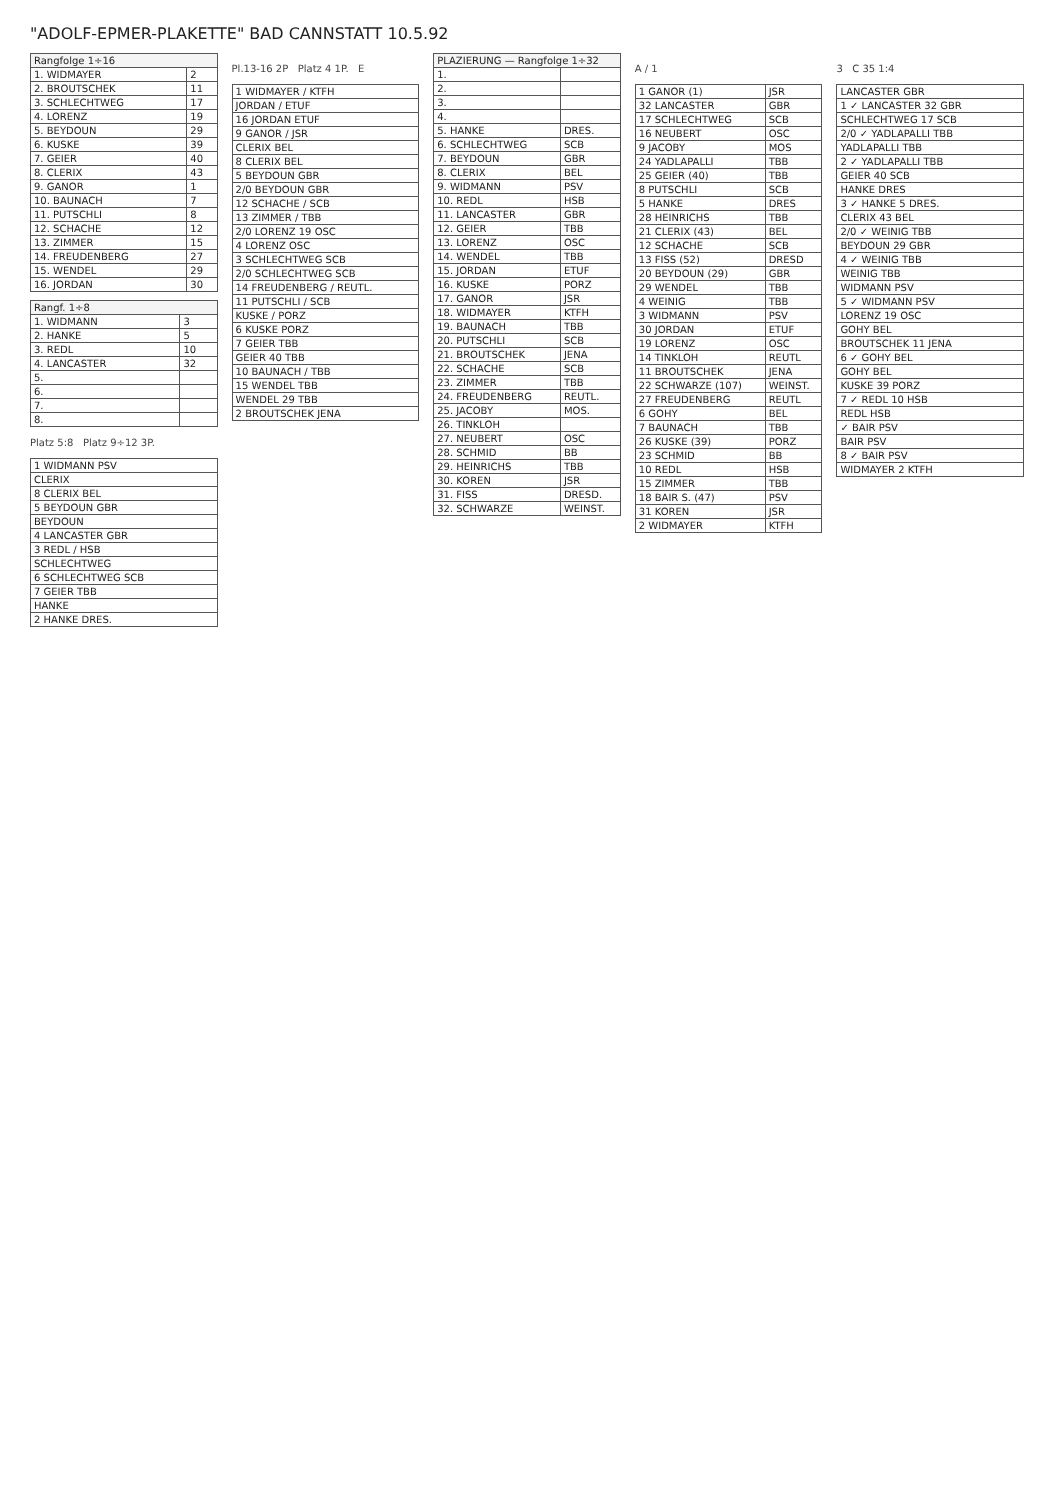"ADOLF-EPMER-PLAKETTE" BAD CANNSTATT 10.5.92
| Rangfolge 1÷16 | |
| --- | --- |
| 1. WIDMAYER | 2 |
| 2. BROUTSCHEK | 11 |
| 3. SCHLECHTWEG | 17 |
| 4. LORENZ | 19 |
| 5. BEYDOUN | 29 |
| 6. KUSKE | 39 |
| 7. GEIER | 40 |
| 8. CLERIX | 43 |
| 9. GANOR | 1 |
| 10. BAUNACH | 7 |
| 11. PUTSCHLI | 8 |
| 12. SCHACHE | 12 |
| 13. ZIMMER | 15 |
| 14. FREUDENBERG | 27 |
| 15. WENDEL | 29 |
| 16. JORDAN | 30 |
| Rangf. 1÷8 | |
| --- | --- |
| 1. WIDMANN | 3 |
| 2. HANKE | 5 |
| 3. REDL | 10 |
| 4. LANCASTER | 32 |
| 5. | |
| 6. | |
| 7. | |
| 8. | |
Platz 5:8 Platz 9÷12 3P.
| 1 WIDMANN PSV |
| CLERIX |
| 8 CLERIX BEL |
| 5 BEYDOUN GBR |
| BEYDOUN |
| 4 LANCASTER GBR |
| 3 REDL / HSB |
| SCHLECHTWEG |
| 6 SCHLECHTWEG SCB |
| 7 GEIER TBB |
| HANKE |
| 2 HANKE DRES. |
Pl.13-16 2P Platz 4 1P. E
| 1 WIDMAYER / KTFH |
| JORDAN / ETUF |
| 16 JORDAN ETUF |
| 9 GANOR / JSR |
| CLERIX BEL |
| 8 CLERIX BEL |
| 5 BEYDOUN GBR |
| 2/0 BEYDOUN GBR |
| 12 SCHACHE / SCB |
| 13 ZIMMER / TBB |
| 2/0 LORENZ 19 OSC |
| 4 LORENZ OSC |
| 3 SCHLECHTWEG SCB |
| 2/0 SCHLECHTWEG SCB |
| 14 FREUDENBERG / REUTL. |
| 11 PUTSCHLI / SCB |
| KUSKE / PORZ |
| 6 KUSKE PORZ |
| 7 GEIER TBB |
| GEIER 40 TBB |
| 10 BAUNACH / TBB |
| 15 WENDEL TBB |
| WENDEL 29 TBB |
| 2 BROUTSCHEK JENA |
| PLAZIERUNG — Rangfolge 1÷32 | |
| --- | --- |
| 1. | |
| 2. | |
| 3. | |
| 4. | |
| 5. HANKE | DRES. |
| 6. SCHLECHTWEG | SCB |
| 7. BEYDOUN | GBR |
| 8. CLERIX | BEL |
| 9. WIDMANN | PSV |
| 10. REDL | HSB |
| 11. LANCASTER | GBR |
| 12. GEIER | TBB |
| 13. LORENZ | OSC |
| 14. WENDEL | TBB |
| 15. JORDAN | ETUF |
| 16. KUSKE | PORZ |
| 17. GANOR | JSR |
| 18. WIDMAYER | KTFH |
| 19. BAUNACH | TBB |
| 20. PUTSCHLI | SCB |
| 21. BROUTSCHEK | JENA |
| 22. SCHACHE | SCB |
| 23. ZIMMER | TBB |
| 24. FREUDENBERG | REUTL. |
| 25. JACOBY | MOS. |
| 26. TINKLOH | |
| 27. NEUBERT | OSC |
| 28. SCHMID | BB |
| 29. HEINRICHS | TBB |
| 30. KOREN | JSR |
| 31. FISS | DRESD. |
| 32. SCHWARZE | WEINST. |
A / 1
| 1 GANOR (1) | JSR |
| 32 LANCASTER | GBR |
| 17 SCHLECHTWEG | SCB |
| 16 NEUBERT | OSC |
| 9 JACOBY | MOS |
| 24 YADLAPALLI | TBB |
| 25 GEIER (40) | TBB |
| 8 PUTSCHLI | SCB |
| 5 HANKE | DRES |
| 28 HEINRICHS | TBB |
| 21 CLERIX (43) | BEL |
| 12 SCHACHE | SCB |
| 13 FISS (52) | DRESD |
| 20 BEYDOUN (29) | GBR |
| 29 WENDEL | TBB |
| 4 WEINIG | TBB |
| 3 WIDMANN | PSV |
| 30 JORDAN | ETUF |
| 19 LORENZ | OSC |
| 14 TINKLOH | REUTL |
| 11 BROUTSCHEK | JENA |
| 22 SCHWARZE (107) | WEINST. |
| 27 FREUDENBERG | REUTL |
| 6 GOHY | BEL |
| 7 BAUNACH | TBB |
| 26 KUSKE (39) | PORZ |
| 23 SCHMID | BB |
| 10 REDL | HSB |
| 15 ZIMMER | TBB |
| 18 BAIR S. (47) | PSV |
| 31 KOREN | JSR |
| 2 WIDMAYER | KTFH |
3 C 35 1:4
| LANCASTER GBR |
| 1 ✓ LANCASTER 32 GBR |
| SCHLECHTWEG 17 SCB |
| 2/0 ✓ YADLAPALLI TBB |
| YADLAPALLI TBB |
| 2 ✓ YADLAPALLI TBB |
| GEIER 40 SCB |
| HANKE DRES |
| 3 ✓ HANKE 5 DRES. |
| CLERIX 43 BEL |
| 2/0 ✓ WEINIG TBB |
| BEYDOUN 29 GBR |
| 4 ✓ WEINIG TBB |
| WEINIG TBB |
| WIDMANN PSV |
| 5 ✓ WIDMANN PSV |
| LORENZ 19 OSC |
| GOHY BEL |
| BROUTSCHEK 11 JENA |
| 6 ✓ GOHY BEL |
| GOHY BEL |
| KUSKE 39 PORZ |
| 7 ✓ REDL 10 HSB |
| REDL HSB |
| ✓ BAIR PSV |
| BAIR PSV |
| 8 ✓ BAIR PSV |
| WIDMAYER 2 KTFH |